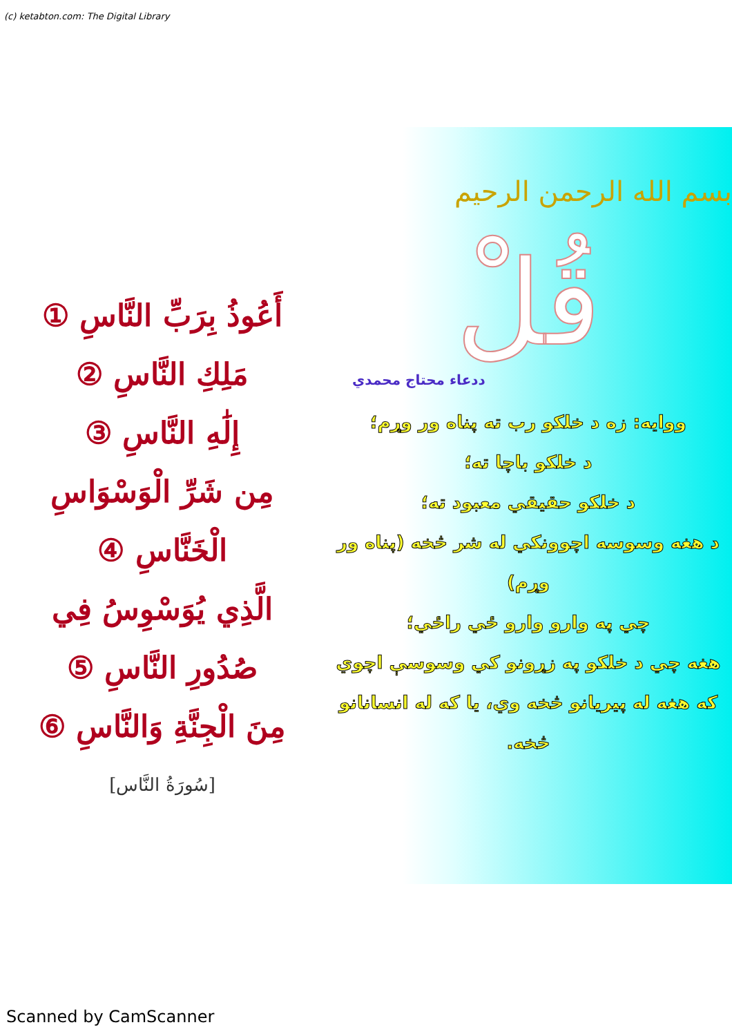(c) ketabton.com: The Digital Library
أَعُوذُ بِرَبِّ النَّاسِ ①
مَلِكِ النَّاسِ ②
إِلَٰهِ النَّاسِ ③
مِن شَرِّ الْوَسْوَاسِ
الْخَنَّاسِ ④
الَّذِي يُوَسْوِسُ فِي
صُدُورِ النَّاسِ ⑤
مِنَ الْجِنَّةِ وَالنَّاسِ ⑥
[سُورَةُ النَّاس]
بسم الله الرحمن الرحيم
قُلْ
ددعاء محتاج محمدي
ووایه: زه د خلکو رب ته پناه ور وړم؛
د خلکو باچا ته؛
د خلکو حقیقي معبود ته؛
د هغه وسوسه اچوونکي له شر څخه (پناه ور وړم)
چي په وارو وارو ځي راځي؛
هغه چي د خلکو په زړونو کي وسوسې اچوي
که هغه له پیریانو څخه وي، یا که له انسانانو
څخه.
Scanned by CamScanner